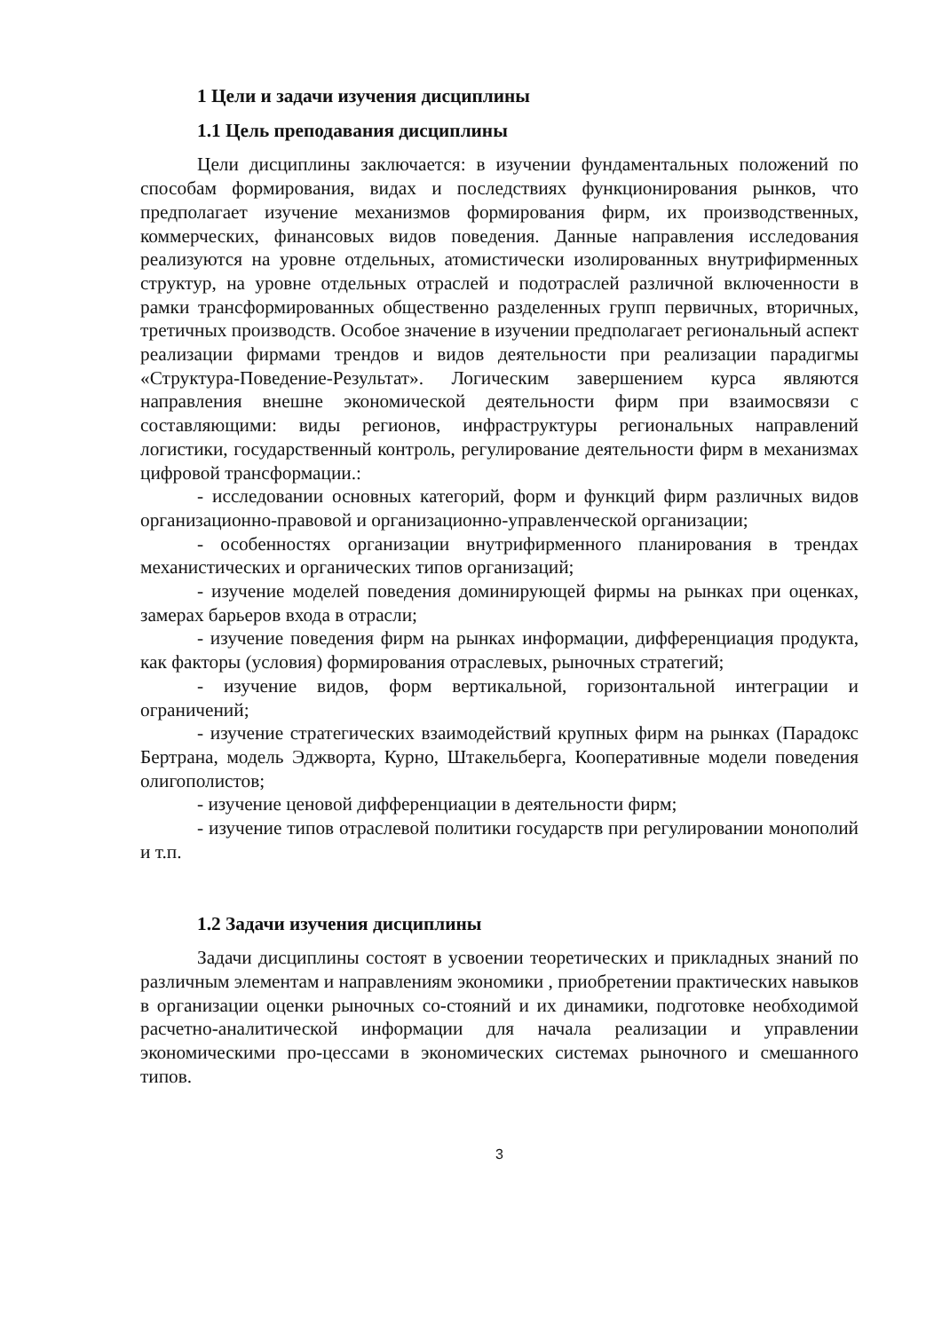1 Цели и задачи изучения дисциплины
1.1 Цель преподавания дисциплины
Цели дисциплины заключается: в изучении фундаментальных положений по способам формирования, видах и последствиях функционирования рынков, что предполагает изучение механизмов формирования фирм, их производственных, коммерческих, финансовых видов поведения. Данные направления исследования реализуются на уровне отдельных, атомистически изолированных внутрифирменных структур, на уровне отдельных отраслей и подотраслей различной включенности в рамки трансформированных общественно разделенных групп первичных, вторичных, третичных производств. Особое значение в изучении предполагает региональный аспект реализации фирмами трендов и видов деятельности при реализации парадигмы «Структура-Поведение-Результат». Логическим завершением курса являются направления внешне экономической деятельности фирм при взаимосвязи с составляющими: виды регионов, инфраструктуры региональных направлений логистики, государственный контроль, регулирование деятельности фирм в механизмах цифровой трансформации.:
- исследовании основных категорий, форм и функций фирм различных видов организационно-правовой и организационно-управленческой организации;
- особенностях организации внутрифирменного планирования в трендах механистических и органических типов организаций;
- изучение моделей поведения доминирующей фирмы на рынках при оценках, замерах барьеров входа в отрасли;
- изучение поведения фирм на рынках информации, дифференциация продукта, как факторы (условия) формирования отраслевых, рыночных стратегий;
- изучение видов, форм вертикальной, горизонтальной интеграции и ограничений;
- изучение стратегических взаимодействий крупных фирм на рынках (Парадокс Бертрана, модель Эджворта, Курно, Штакельберга, Кооперативные модели поведения олигополистов;
- изучение ценовой дифференциации в деятельности фирм;
- изучение типов отраслевой политики государств при регулировании монополий и т.п.
1.2 Задачи изучения дисциплины
Задачи дисциплины состоят в усвоении теоретических и прикладных знаний по различным элементам и направлениям экономики , приобретении практических навыков в организации оценки рыночных со-стояний и их динамики, подготовке необходимой расчетно-аналитической информации для начала реализации и управлении экономическими про-цессами в экономических системах рыночного и смешанного типов.
3